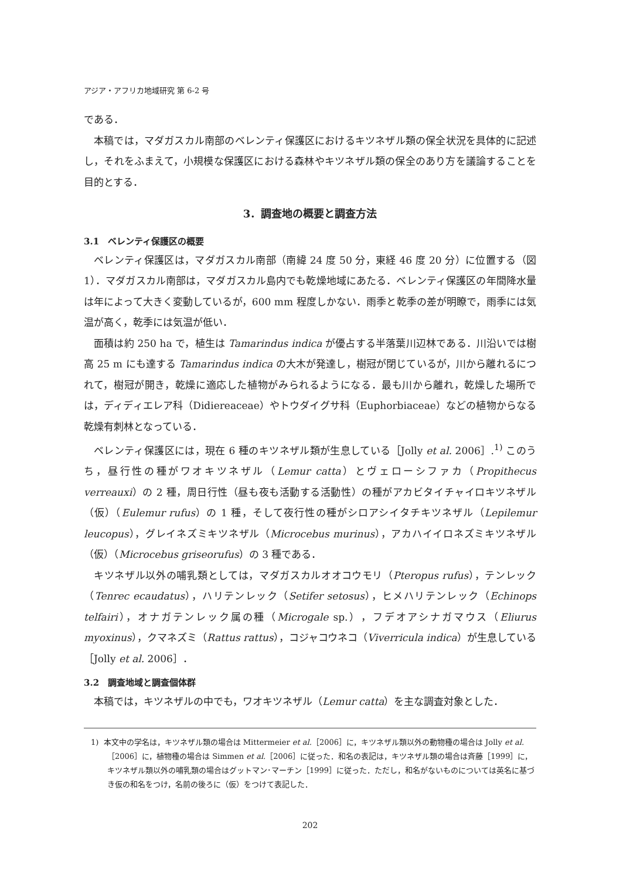アジア・アフリカ地域研究 第 6-2 号
である．
本稿では，マダガスカル南部のベレンティ保護区におけるキツネザル類の保全状況を具体的に記述し，それをふまえて，小規模な保護区における森林やキツネザル類の保全のあり方を議論することを目的とする．
3．調査地の概要と調査方法
3.1　ベレンティ保護区の概要
ベレンティ保護区は，マダガスカル南部（南緯 24 度 50 分，東経 46 度 20 分）に位置する（図 1）．マダガスカル南部は，マダガスカル島内でも乾燥地域にあたる．ベレンティ保護区の年間降水量は年によって大きく変動しているが，600 mm 程度しかない．雨季と乾季の差が明瞭で，雨季には気温が高く，乾季には気温が低い．
面積は約 250 ha で，植生は Tamarindus indica が優占する半落葉川辺林である．川沿いでは樹高 25 m にも達する Tamarindus indica の大木が発達し，樹冠が閉じているが，川から離れるにつれて，樹冠が開き，乾燥に適応した植物がみられるようになる．最も川から離れ，乾燥した場所では，ディディエレア科（Didiereaceae）やトウダイグサ科（Euphorbiaceae）などの植物からなる乾燥有刺林となっている．
ベレンティ保護区には，現在 6 種のキツネザル類が生息している［Jolly et al. 2006］.<sup>1)</sup> このうち，昼行性の種がワオキツネザル（Lemur catta）とヴェローシファカ（Propithecus verreauxi）の 2 種，周日行性（昼も夜も活動する活動性）の種がアカビタイチャイロキツネザル（仮）（Eulemur rufus）の 1 種，そして夜行性の種がシロアシイタチキツネザル（Lepilemur leucopus），グレイネズミキツネザル（Microcebus murinus），アカハイイロネズミキツネザル（仮）（Microcebus griseorufus）の 3 種である．
キツネザル以外の哺乳類としては，マダガスカルオオコウモリ（Pteropus rufus），テンレック（Tenrec ecaudatus），ハリテンレック（Setifer setosus），ヒメハリテンレック（Echinops telfairi），オナガテンレック属の種（Microgale sp.），フデオアシナガマウス（Eliurus myoxinus），クマネズミ（Rattus rattus），コジャコウネコ（Viverricula indica）が生息している［Jolly et al. 2006］．
3.2　調査地域と調査個体群
本稿では，キツネザルの中でも，ワオキツネザル（Lemur catta）を主な調査対象とした．
1) 本文中の学名は，キツネザル類の場合は Mittermeier et al.［2006］に，キツネザル類以外の動物種の場合は Jolly et al.［2006］に，植物種の場合は Simmen et al.［2006］に従った．和名の表記は，キツネザル類の場合は斉藤［1999］に，キツネザル類以外の哺乳類の場合はグットマン･マーチン［1999］に従った．ただし，和名がないものについては英名に基づき仮の和名をつけ，名前の後ろに（仮）をつけて表記した．
202